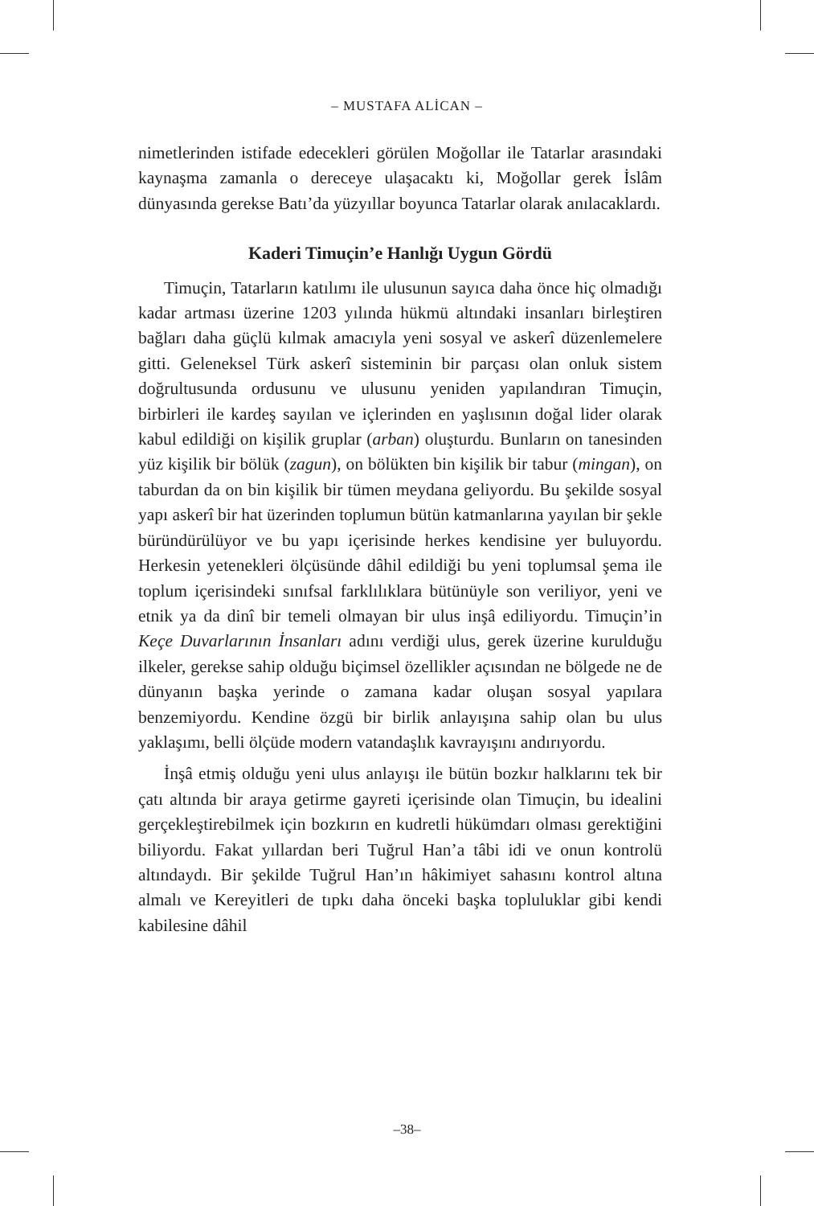– MUSTAFA ALİCAN –
nimetlerinden istifade edecekleri görülen Moğollar ile Tatarlar arasındaki kaynaşma zamanla o dereceye ulaşacaktı ki, Moğollar gerek İslâm dünyasında gerekse Batı’da yüzyıllar boyunca Tatarlar olarak anılacaklardı.
Kaderi Timuçin’e Hanlığı Uygun Gördü
Timuçin, Tatarların katılımı ile ulusunun sayıca daha önce hiç olmadığı kadar artması üzerine 1203 yılında hükmü altındaki insanları birleştiren bağları daha güçlü kılmak amacıyla yeni sosyal ve askerî düzenlemelere gitti. Geleneksel Türk askerî sisteminin bir parçası olan onluk sistem doğrultusunda ordusunu ve ulusunu yeniden yapılandıran Timuçin, birbirleri ile kardeş sayılan ve içlerinden en yaşlısının doğal lider olarak kabul edildiği on kişilik gruplar (arban) oluşturdu. Bunların on tanesinden yüz kişilik bir bölük (zagun), on bölükten bin kişilik bir tabur (mingan), on taburdan da on bin kişilik bir tümen meydana geliyordu. Bu şekilde sosyal yapı askerî bir hat üzerinden toplumun bütün katmanlarına yayılan bir şekle büründürülüyor ve bu yapı içerisinde herkes kendisine yer buluyordu. Herkesin yetenekleri ölçüsünde dâhil edildiği bu yeni toplumsal şema ile toplum içerisindeki sınıfsal farklılıklara bütünüyle son veriliyor, yeni ve etnik ya da dinî bir temeli olmayan bir ulus inşâ ediliyordu. Timuçin’in Keçe Duvarlarının İnsanları adını verdiği ulus, gerek üzerine kurulduğu ilkeler, gerekse sahip olduğu biçimsel özellikler açısından ne bölgede ne de dünyanın başka yerinde o zamana kadar oluşan sosyal yapılara benzemiyordu. Kendine özgü bir birlik anlayışına sahip olan bu ulus yaklaşımı, belli ölçüde modern vatandaşlık kavrayışını andırıyordu.
İnşâ etmiş olduğu yeni ulus anlayışı ile bütün bozkır halklarını tek bir çatı altında bir araya getirme gayreti içerisinde olan Timuçin, bu idealini gerçekleştirebilmek için bozkırın en kudretli hükümdarı olması gerektiğini biliyordu. Fakat yıllardan beri Tuğrul Han’a tâbi idi ve onun kontrolü altındaydı. Bir şekilde Tuğrul Han’ın hâkimiyet sahasını kontrol altına almalı ve Kereyitleri de tıpkı daha önceki başka topluluklar gibi kendi kabilesine dâhil
–38–